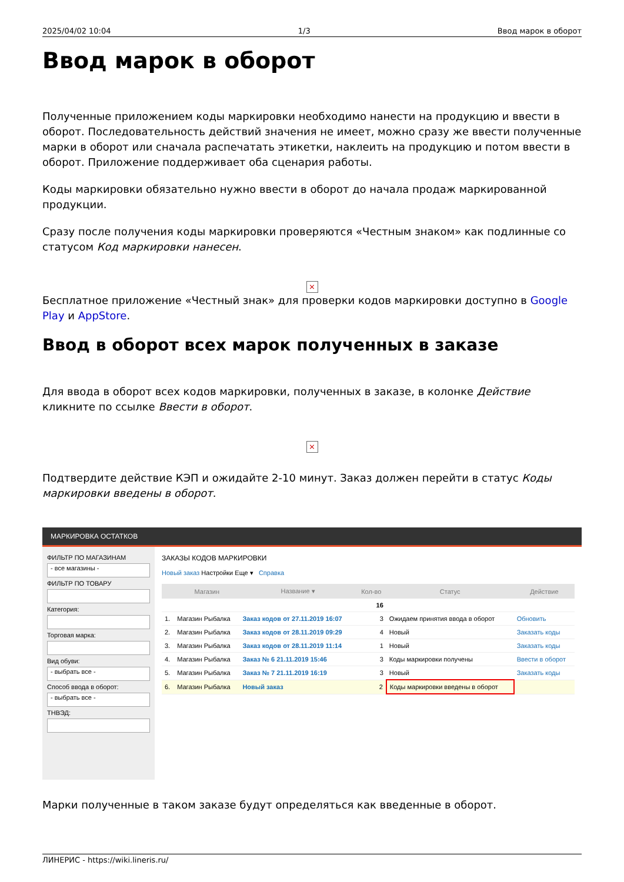2025/04/02 10:04 1/3 Ввод марок в оборот
Ввод марок в оборот
Полученные приложением коды маркировки необходимо нанести на продукцию и ввести в оборот. Последовательность действий значения не имеет, можно сразу же ввести полученные марки в оборот или сначала распечатать этикетки, наклеить на продукцию и потом ввести в оборот. Приложение поддерживает оба сценария работы.
Коды маркировки обязательно нужно ввести в оборот до начала продаж маркированной продукции.
Сразу после получения коды маркировки проверяются «Честным знаком» как подлинные со статусом Код маркировки нанесен.
×
Бесплатное приложение «Честный знак» для проверки кодов маркировки доступно в Google Play и AppStore.
Ввод в оборот всех марок полученных в заказе
Для ввода в оборот всех кодов маркировки, полученных в заказе, в колонке Действие кликните по ссылке Ввести в оборот.
×
Подтвердите действие КЭП и ожидайте 2-10 минут. Заказ должен перейти в статус Коды маркировки введены в оборот.
МАРКИРОВКА ОСТАТКОВ
ФИЛЬТР ПО МАГАЗИНАМ
- все магазины -
ФИЛЬТР ПО ТОВАРУ
Категория:
Торговая марка:
Вид обуви:
- выбрать все -
Способ ввода в оборот:
- выбрать все -
ТНВЭД:
ЗАКАЗЫ КОДОВ МАРКИРОВКИ
Новый заказ Настройки Еще ▾ Справка
| | Магазин | Название ▾ | Кол-во | Статус | Действие |
| --- | --- | --- | --- | --- | --- |
| | | | 16 | | |
| 1. | Магазин Рыбалка | Заказ кодов от 27.11.2019 16:07 | 3 | Ожидаем принятия ввода в оборот | Обновить |
| 2. | Магазин Рыбалка | Заказ кодов от 28.11.2019 09:29 | 4 | Новый | Заказать коды |
| 3. | Магазин Рыбалка | Заказ кодов от 28.11.2019 11:14 | 1 | Новый | Заказать коды |
| 4. | Магазин Рыбалка | Заказ № 6 21.11.2019 15:46 | 3 | Коды маркировки получены | Ввести в оборот |
| 5. | Магазин Рыбалка | Заказ № 7 21.11.2019 16:19 | 3 | Новый | Заказать коды |
| 6. | Магазин Рыбалка | Новый заказ | 2 | Коды маркировки введены в оборот | |
Марки полученные в таком заказе будут определяться как введенные в оборот.
ЛИНЕРИС - https://wiki.lineris.ru/